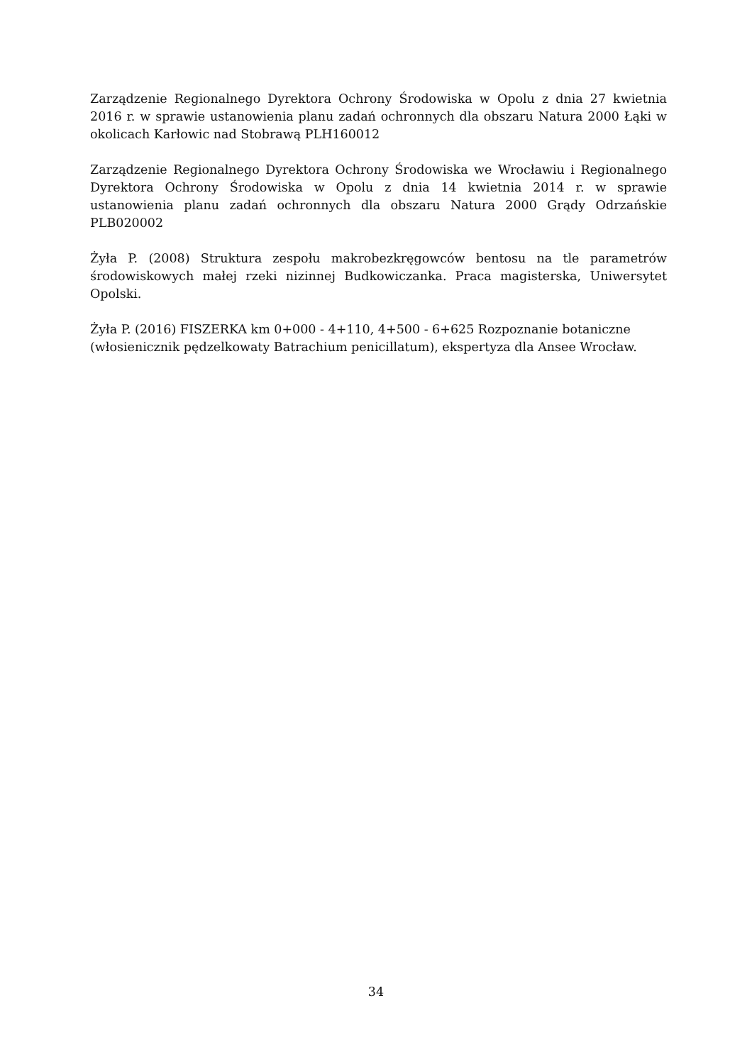Zarządzenie Regionalnego Dyrektora Ochrony Środowiska w Opolu z dnia 27 kwietnia 2016 r. w sprawie ustanowienia planu zadań ochronnych dla obszaru Natura 2000 Łąki w okolicach Karłowic nad Stobrawą PLH160012
Zarządzenie Regionalnego Dyrektora Ochrony Środowiska we Wrocławiu i Regionalnego Dyrektora Ochrony Środowiska w Opolu z dnia 14 kwietnia 2014 r. w sprawie ustanowienia planu zadań ochronnych dla obszaru Natura 2000 Grądy Odrzańskie PLB020002
Żyła P. (2008) Struktura zespołu makrobezkręgowców bentosu na tle parametrów środowiskowych małej rzeki nizinnej Budkowiczanka. Praca magisterska, Uniwersytet Opolski.
Żyła P. (2016) FISZERKA km 0+000 - 4+110, 4+500 - 6+625 Rozpoznanie botaniczne (włosienicznik pędzelkowaty Batrachium penicillatum), ekspertyza dla Ansee Wrocław.
34